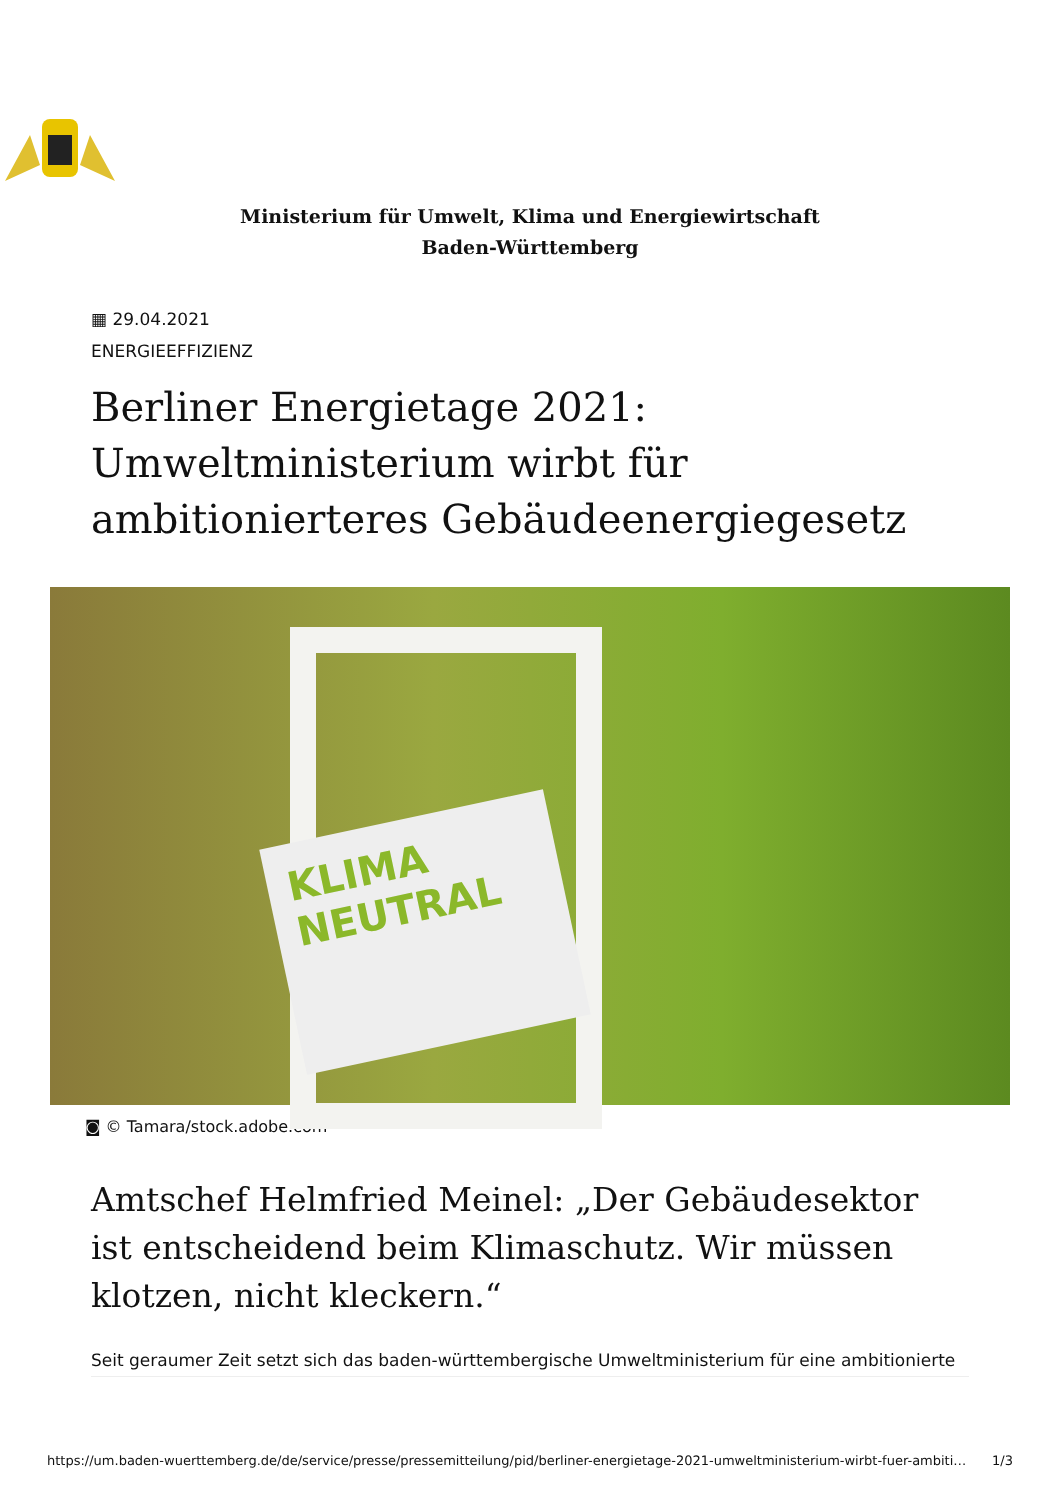Ministerium für Umwelt, Klima und Energiewirtschaft Baden-Württemberg
▦ 29.04.2021
ENERGIEEFFIZIENZ
Berliner Energietage 2021: Umweltministerium wirbt für ambitionierteres Gebäudeenergiegesetz
KLIMA
NEUTRAL
◙ © Tamara/stock.adobe.com
Amtschef Helmfried Meinel: „Der Gebäudesektor ist entscheidend beim Klimaschutz. Wir müssen klotzen, nicht kleckern.“
Seit geraumer Zeit setzt sich das baden-württembergische Umweltministerium für eine ambitionierte
https://um.baden-wuerttemberg.de/de/service/presse/pressemitteilung/pid/berliner-energietage-2021-umweltministerium-wirbt-fuer-ambiti… 1/3